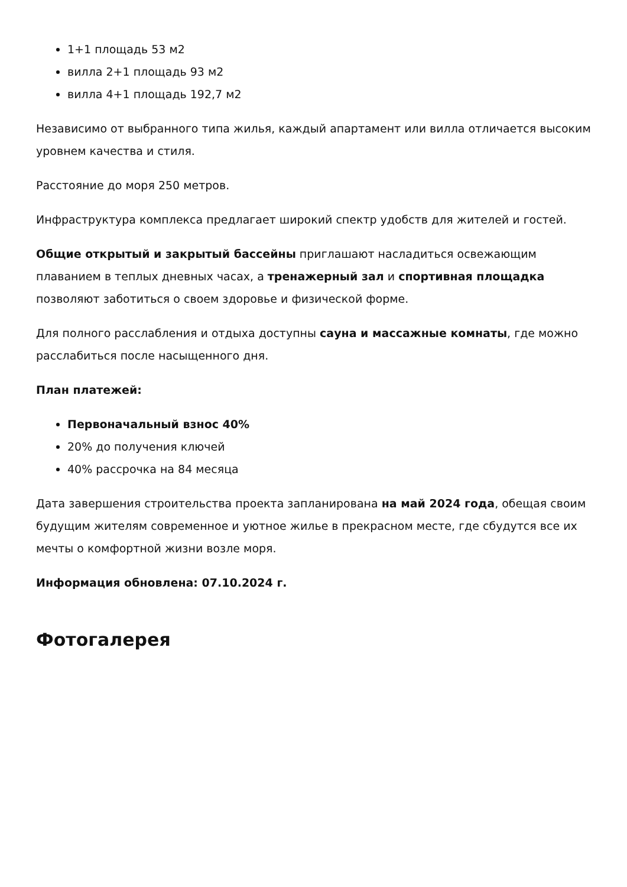1+1 площадь 53 м2
вилла 2+1 площадь 93 м2
вилла 4+1 площадь 192,7 м2
Независимо от выбранного типа жилья, каждый апартамент или вилла отличается высоким уровнем качества и стиля.
Расстояние до моря 250 метров.
Инфраструктура комплекса предлагает широкий спектр удобств для жителей и гостей.
Общие открытый и закрытый бассейны приглашают насладиться освежающим плаванием в теплых дневных часах, а тренажерный зал и спортивная площадка позволяют заботиться о своем здоровье и физической форме.
Для полного расслабления и отдыха доступны сауна и массажные комнаты, где можно расслабиться после насыщенного дня.
План платежей:
Первоначальный взнос 40%
20% до получения ключей
40% рассрочка на 84 месяца
Дата завершения строительства проекта запланирована на май 2024 года, обещая своим будущим жителям современное и уютное жилье в прекрасном месте, где сбудутся все их мечты о комфортной жизни возле моря.
Информация обновлена: 07.10.2024 г.
Фотогалерея